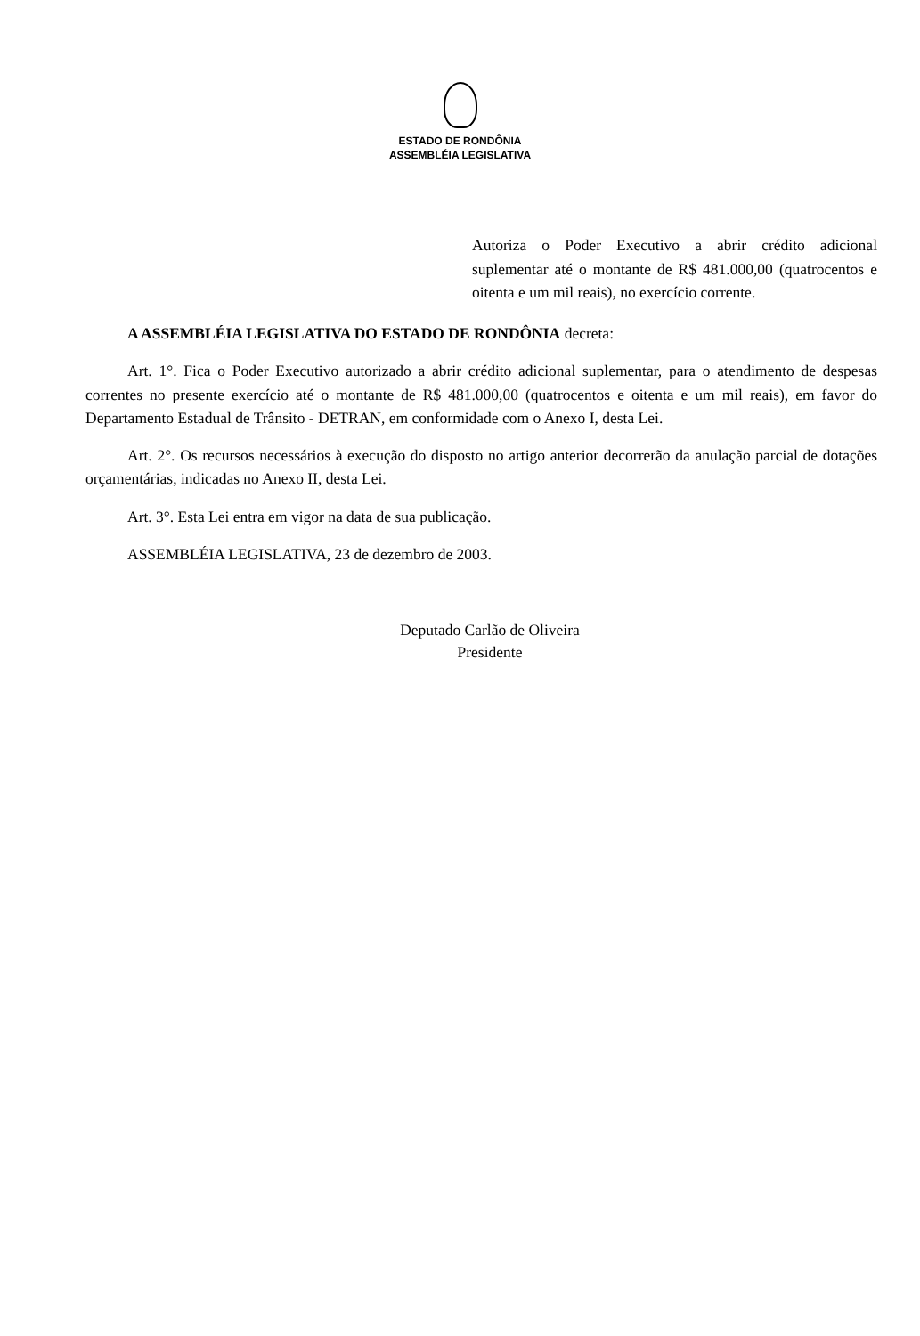ESTADO DE RONDÔNIA
ASSEMBLÉIA LEGISLATIVA
Autoriza o Poder Executivo a abrir crédito adicional suplementar até o montante de R$ 481.000,00 (quatrocentos e oitenta e um mil reais), no exercício corrente.
A ASSEMBLÉIA LEGISLATIVA DO ESTADO DE RONDÔNIA decreta:
Art. 1°. Fica o Poder Executivo autorizado a abrir crédito adicional suplementar, para o atendimento de despesas correntes no presente exercício até o montante de R$ 481.000,00 (quatrocentos e oitenta e um mil reais), em favor do Departamento Estadual de Trânsito - DETRAN, em conformidade com o Anexo I, desta Lei.
Art. 2°. Os recursos necessários à execução do disposto no artigo anterior decorrerão da anulação parcial de dotações orçamentárias, indicadas no Anexo II, desta Lei.
Art. 3°. Esta Lei entra em vigor na data de sua publicação.
ASSEMBLÉIA LEGISLATIVA, 23 de dezembro de 2003.
Deputado Carlão de Oliveira
Presidente